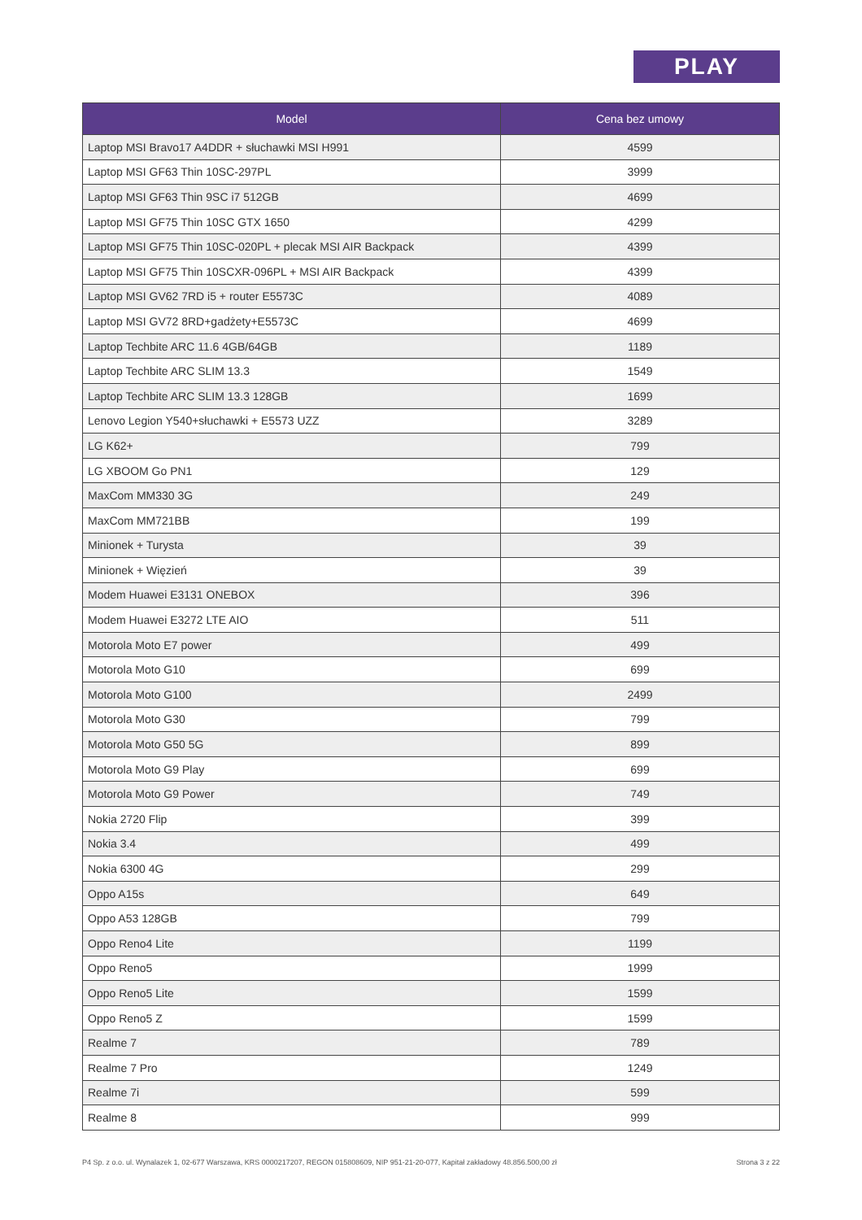PLAY
| Model | Cena bez umowy |
| --- | --- |
| Laptop MSI Bravo17 A4DDR + słuchawki MSI H991 | 4599 |
| Laptop MSI GF63 Thin 10SC-297PL | 3999 |
| Laptop MSI GF63 Thin 9SC i7 512GB | 4699 |
| Laptop MSI GF75 Thin 10SC GTX 1650 | 4299 |
| Laptop MSI GF75 Thin 10SC-020PL + plecak MSI AIR Backpack | 4399 |
| Laptop MSI GF75 Thin 10SCXR-096PL + MSI AIR Backpack | 4399 |
| Laptop MSI GV62 7RD i5 + router E5573C | 4089 |
| Laptop MSI GV72 8RD+gadżety+E5573C | 4699 |
| Laptop Techbite ARC 11.6 4GB/64GB | 1189 |
| Laptop Techbite ARC SLIM 13.3 | 1549 |
| Laptop Techbite ARC SLIM 13.3 128GB | 1699 |
| Lenovo Legion Y540+słuchawki + E5573 UZZ | 3289 |
| LG K62+ | 799 |
| LG XBOOM Go PN1 | 129 |
| MaxCom MM330 3G | 249 |
| MaxCom MM721BB | 199 |
| Minionek + Turysta | 39 |
| Minionek + Więzień | 39 |
| Modem Huawei E3131 ONEBOX | 396 |
| Modem Huawei E3272 LTE AIO | 511 |
| Motorola Moto E7 power | 499 |
| Motorola Moto G10 | 699 |
| Motorola Moto G100 | 2499 |
| Motorola Moto G30 | 799 |
| Motorola Moto G50 5G | 899 |
| Motorola Moto G9 Play | 699 |
| Motorola Moto G9 Power | 749 |
| Nokia 2720 Flip | 399 |
| Nokia 3.4 | 499 |
| Nokia 6300 4G | 299 |
| Oppo A15s | 649 |
| Oppo A53 128GB | 799 |
| Oppo Reno4 Lite | 1199 |
| Oppo Reno5 | 1999 |
| Oppo Reno5 Lite | 1599 |
| Oppo Reno5 Z | 1599 |
| Realme 7 | 789 |
| Realme 7 Pro | 1249 |
| Realme 7i | 599 |
| Realme 8 | 999 |
P4 Sp. z o.o. ul. Wynalazek 1, 02-677 Warszawa, KRS 0000217207, REGON 015808609, NIP 951-21-20-077, Kapitał zakładowy 48.856.500,00 zł Strona 3 z 22